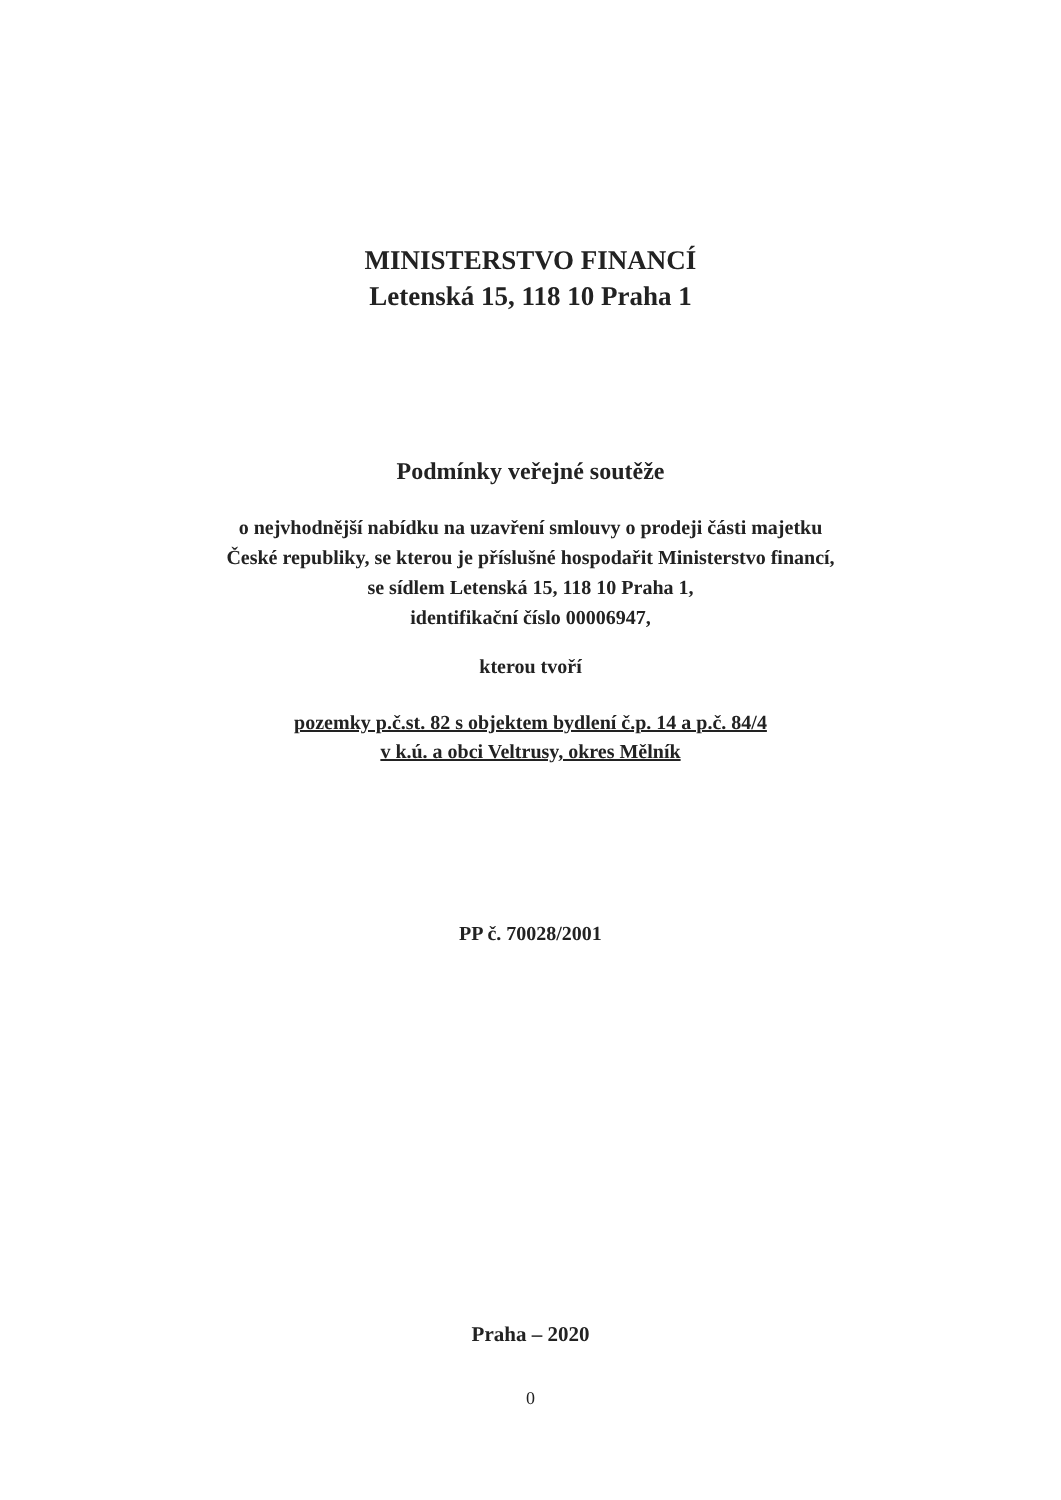MINISTERSTVO FINANCÍ
Letenská 15, 118 10 Praha 1
Podmínky veřejné soutěže
o nejvhodnější nabídku na uzavření smlouvy o prodeji části majetku
České republiky, se kterou je příslušné hospodařit Ministerstvo financí,
se sídlem Letenská 15, 118 10 Praha 1,
identifikační číslo 00006947,
kterou tvoří
pozemky p.č.st. 82 s objektem bydlení č.p. 14 a p.č. 84/4
v k.ú. a obci Veltrusy, okres Mělník
PP č. 70028/2001
Praha – 2020
0